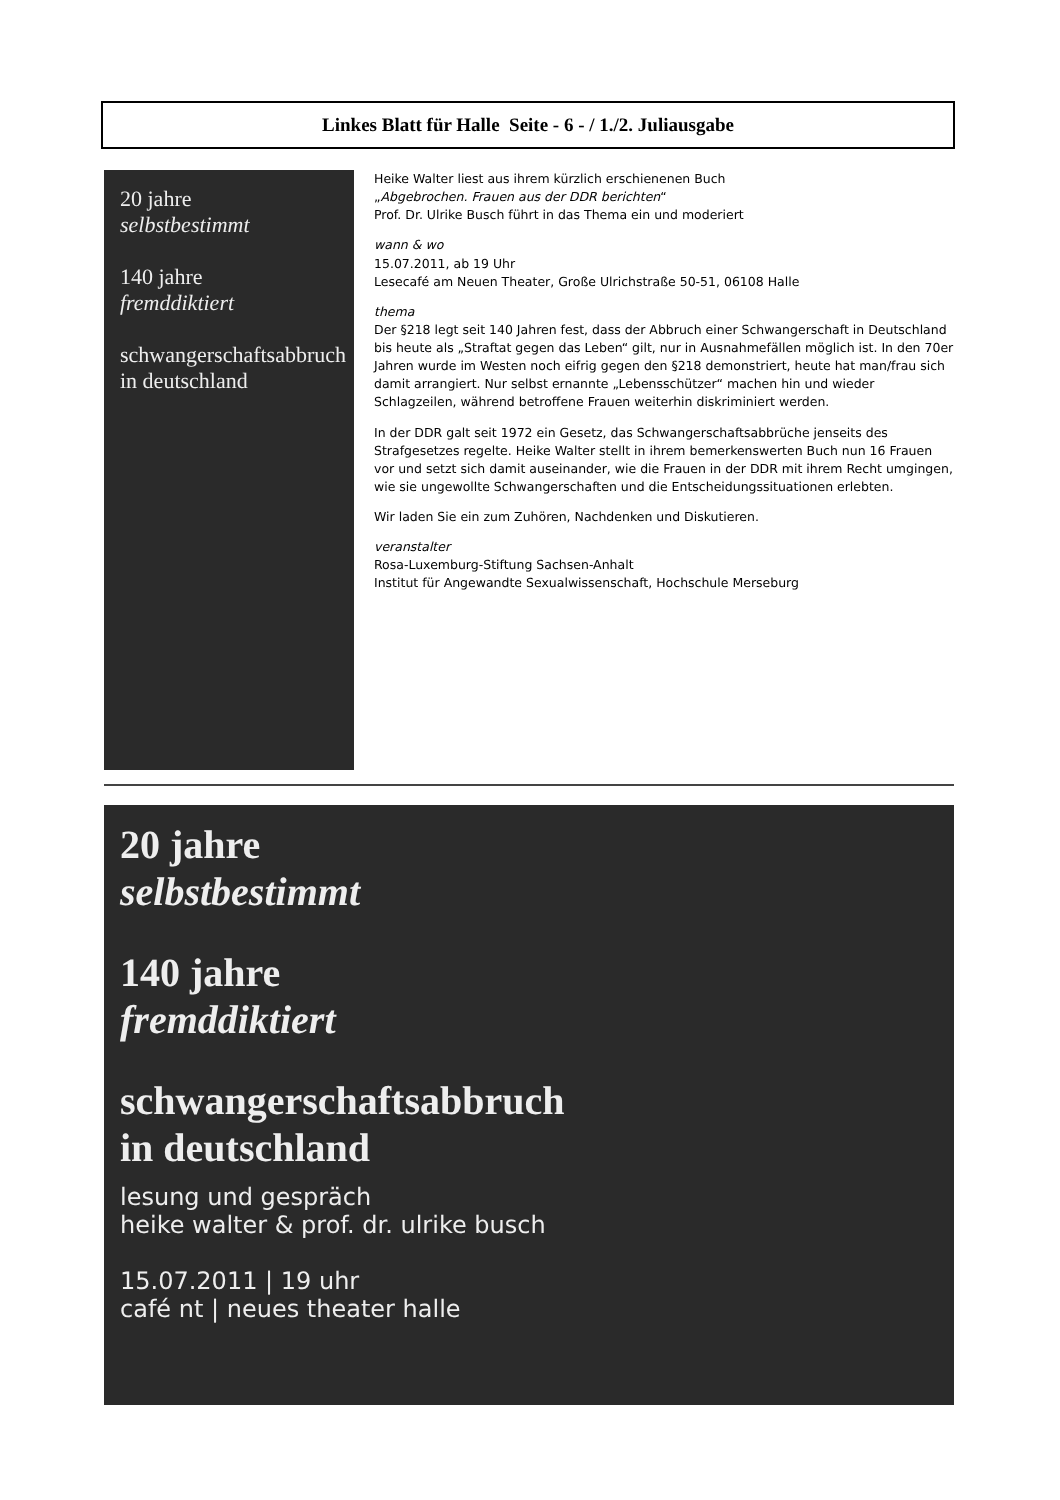Linkes Blatt für Halle Seite - 6 - / 1./2. Juliausgabe
20 jahre
selbstbestimmt
140 jahre
fremddiktiert
schwangerschaftsabbruch
in deutschland
Heike Walter liest aus ihrem kürzlich erschienenen Buch
„Abgebrochen. Frauen aus der DDR berichten“
Prof. Dr. Ulrike Busch führt in das Thema ein und moderiert
wann & wo
15.07.2011, ab 19 Uhr
Lesecafé am Neuen Theater, Große Ulrichstraße 50-51, 06108 Halle
thema
Der §218 legt seit 140 Jahren fest, dass der Abbruch einer Schwangerschaft in Deutschland bis heute als „Straftat gegen das Leben“ gilt, nur in Ausnahmefällen möglich ist. In den 70er Jahren wurde im Westen noch eifrig gegen den §218 demonstriert, heute hat man/frau sich damit arrangiert. Nur selbst ernannte „Lebensschützer“ machen hin und wieder Schlagzeilen, während betroffene Frauen weiterhin diskriminiert werden.
In der DDR galt seit 1972 ein Gesetz, das Schwangerschaftsabbrüche jenseits des Strafgesetzes regelte. Heike Walter stellt in ihrem bemerkenswerten Buch nun 16 Frauen vor und setzt sich damit auseinander, wie die Frauen in der DDR mit ihrem Recht umgingen, wie sie ungewollte Schwangerschaften und die Entscheidungssituationen erlebten.
Wir laden Sie ein zum Zuhören, Nachdenken und Diskutieren.
veranstalter
Rosa-Luxemburg-Stiftung Sachsen-Anhalt
Institut für Angewandte Sexualwissenschaft, Hochschule Merseburg
20 jahre
selbstbestimmt
140 jahre
fremddiktiert
schwangerschaftsabbruch
in deutschland
lesung und gespräch
heike walter & prof. dr. ulrike busch
15.07.2011 | 19 uhr
café nt | neues theater halle